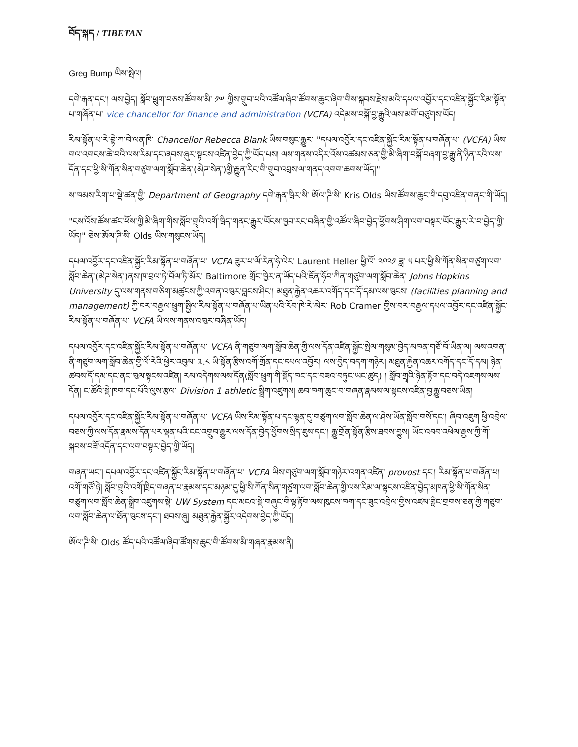བོད་སྐད / TIBETAN
Greg Bump ཡིས་སྤེལ།
དགེ་རྒན་དང་། ལས་བྱེད། སློབ་ཕྲུག་བཅས་ཚོགས་མི་ ༡༧ ཀྱིས་གྲུབ་པའི་འཚོལ་ཞིབ་ཚོགས་ཆུང་ཞིག་གིས་སྐབས་རྗེས་མའི་དཔལ་འབྱོར་དང་འཛིན་སྐྱོང་རིམ་སྟོན་པ་གཞོན་པ་ vice chancellor for finance and administration (VCFA) འདེམས་བསྐོ་བྱ་རྒྱུའི་ལས་མགོ་བཙུགས་ཡོད།
རིམ་སྟོན་པ་རེ་བྷེ་ཀ་བེ་ལན་ཁི་ Chancellor Rebecca Blank ཡིས་གསུང་རྒྱུར་ "དཔལ་འབྱོར་དང་འཛིན་སྐྱོང་རིམ་སྟོན་པ་གཞོན་པ་ (VCFA) ཡིས་གལ་འགངས་ཆེ་བའི་ལས་རིམ་དང་ཞབས་ཞུར་སྟངས་འཛིན་བྱེད་ཀྱི་ཡོད་པས། ལས་གནས་འདིར་འོས་འཚམས་ཅན་གྱི་མི་ཞིག་བསྐོ་བཞག་བྱ་རྒྱུ་ནི་ཉིན་རའི་ལས་དོན་དང་ཕྱི་སི་ཀོན་སིན་གཙུག་ལག་སློབ་ཆེན་(མེཌ་སེན་)གྱི་རྒྱུན་རིང་གི་གྲུབ་འབྲས་ལ་གནད་འགག་ཆགས་ཡོད།"
ས་ཁམས་རིག་པ་སྡེ་ཚན་གྱི་ Department of Geography དགེ་རྒན་ཁྲིར་སི་ ཨོལ་ཌི་སི་ Kris Olds ཡིས་ཚོགས་ཆུང་གི་དབུ་འཛིན་གནང་གི་ཡོད།
"ངས་འོས་ཚོས་ཚང་ཕོས་ཀྱི་མི་ཞིག་གིས་སློབ་གྲྭའི་འགོ་ཁྲིད་གནང་རྒྱུར་ཡོངས་ཁྱབ་རང་བཞིན་གྱི་འཚོལ་ཞིབ་བྱེད་ཕྱོགས་ཤིག་ལག་བསྟར་ཡོང་རྒྱུར་རེ་བ་བྱེད་ཀྱི་ཡོད།" ཅེས་ཨོལ་ཌི་སི་ Olds ཡིས་གསུངས་ཡོད།
དཔལ་འབྱོར་དང་འཛིན་སྐྱོང་རིམ་སྟོན་པ་གཞོན་པ་ VCFA ཟུར་པ་ལོ་རེན་ཧེ་ལེར་ Laurent Heller ཕྱི་ལོ་ ༢༠༢༡ ཟླ་ ༥ པར་ཕྱི་སི་ཀོན་སིན་གཙུག་ལག་སློབ་ཆེན་(མེཌ་སེན་)ནས་ཁ་བྲལ་ཏེ་བོལ་ཏི་མོར་ Baltimore གྲོང་ཁྱེར་ན་ཡོད་པའི་ཇོན་ཧོབ་ཀིན་གཙུག་ལག་སློབ་ཆེན་ Johns Hopkins University དུ་ལས་གནས་གཅིག་མཚུངས་ཀྱི་འགན་འཁུར་བླངས་ཤིང་། མཐུན་རྐྱེན་འཆར་འགོད་དང་དོ་དམ་ལས་ཁུངས་ (facilities planning and management) ཀྱི་བར་བརྒྱལ་ཕྲུག་སྤྱིལ་རིམ་སྟོན་པ་གཞོན་པ་ཡིན་པའི་རོབ་ཁེ་རེ་མེར་ Rob Cramer གྱིས་བར་བརྒྱལ་དཔལ་འབྱོར་དང་འཛིན་སྐྱོང་རིམ་སྟོན་པ་གཞོན་པ་ VCFA ཡི་ལས་གནས་འཁུར་བཞིན་ཡོད།
དཔལ་འབྱོར་དང་འཛིན་སྐྱོང་རིམ་སྟོན་པ་གཞོན་པ་ VCFA ནི་གཙུག་ལག་སློབ་ཆེན་གྱི་ལས་དོན་འཛིན་སྐྱོང་སྤེལ་གསུམ་བྱེད་མཁན་གཙོ་བོ་ཡིན་ལ། ལས་འགན་ནི་གཙུག་ལག་སློབ་ཆེན་གྱི་ལོ་རེའི་ཕྱེར་འབུམ་ ༣.༨ ཡི་སྟོན་རྩིས་འགོ་གྲོན་དང་དཔལ་འབྱོར། ལས་བྱེད་བདག་གཉེར། མཐུན་རྐྱེན་འཆར་འགོད་དང་དོ་དམ། ཉེན་ཚབས་དོ་དམ་དང་ནང་ཁུལ་སྟངས་འཛིན། རམ་འདེགས་ལས་དོན(སློབ་ཕྲུག་གི་སྡོད་ཁང་དང་བཟའ་བཏུང་ཡང་ཚུད) ། སློབ་གྲྭའི་ཉེན་རྟོག་དང་བདེ་འཇགས་ལས་དོན། ང་ཚོའི་སྡེ་ཁག་དང་པོའི་ལུས་རྩལ་ Division 1 athletic སྒྲིག་འཛུགས། ཆབ་ཁག་ཆུང་བ་གཞན་རྣམས་ལ་སྟངས་འཛིན་བྱ་རྒྱུ་བཅས་ཡིན།
དཔལ་འབྱོར་དང་འཛིན་སྐྱོང་རིམ་སྟོན་པ་གཞོན་པ་ VCFA ཡིས་རིམ་སྟོན་པ་དང་ལྷན་དུ་གཙུག་ལག་སློབ་ཆེན་ལ་ཤེས་ཡོན་སློབ་གསོ་དང་། ཞིབ་འཇུག ཕྱི་འབྲེལ་བཅས་ཀྱི་ལས་དོན་རྣམས་དོན་པར་ལྡན་པའི་ངང་འགྲུབ་རྒྱུར་ལས་དོན་བྱེད་ཕྱོགས་སྲིད་ཇུས་དང་། རྒྱུ་གྲོན་སྟོན་རྩིས་ཐབས་བྱུས། ཡོང་འབབ་འཕེལ་རྒྱས་ཀྱི་གོ་སྐབས་བཟོ་འདོན་དང་ལག་བསྟར་བྱེད་ཀྱི་ཡོད།
གཞན་ཡང་། དཔལ་འབྱོར་དང་འཛིན་སྐྱོང་རིམ་སྟོན་པ་གཞོན་པ་ VCFA ཡིས་གཙུག་ལག་སློབ་གཉེར་འགན་འཛིན་ provost དང་། རིམ་སྟོན་པ་གཞོན་པ། འགོ་གཙོ་ཉེ། སློབ་གྲྭའི་འགོ་ཁྲིད་གཞན་པ་རྣམས་དང་མཉམ་དུ་ཕྱི་སི་ཀོན་སིན་གཙུག་ལག་སློབ་ཆེན་གྱི་ལས་རིམ་ལ་སྟངས་འཛིན་བྱེད་མཁན་ཕྱི་སི་ཀོན་སིན་གཙུག་ལག་སློབ་ཆེན་སྒྲིག་འཛུགས་སྡེ་ UW System དང་མངའ་སྡེ་གཞུང་གི་ལྟ་རྟོག་ལས་ཁུངས་ཁག་དང་ཟུང་འབྲེལ་གྱིས་འཛམ་གླིང་གྲགས་ཅན་གྱི་གཙུག་ལག་སློབ་ཆེན་ལ་ཐོན་ཁུངས་དང་། ཐབས་ཞུ། མཐུན་རྐྱེན་སྐྱོར་འདེགས་བྱེད་ཀྱི་ཡོད།
ཨོལ་ཌི་སི་ Olds ཚོད་པའི་འཚོལ་ཞིབ་ཚོགས་ཆུང་གི་ཚོགས་མི་གཞན་རྣམས་ནི།